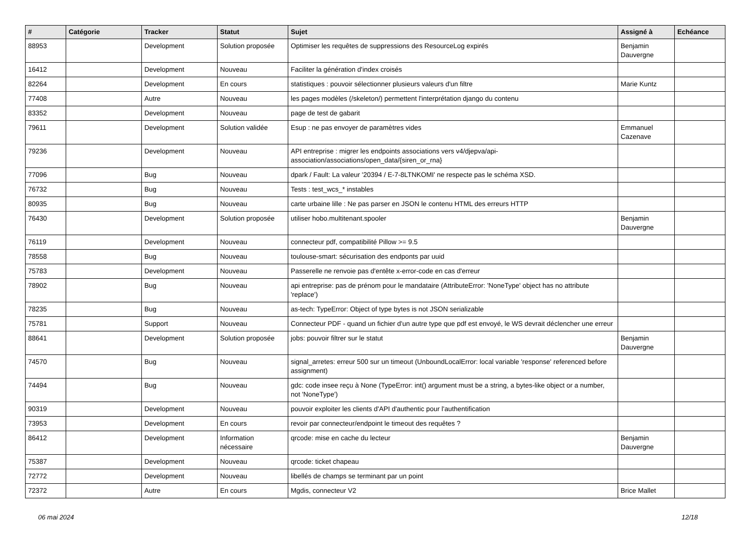| # | Catégorie | Tracker | Statut | Sujet | Assigné à | Echéance |
| --- | --- | --- | --- | --- | --- | --- |
| 88953 | | Development | Solution proposée | Optimiser les requêtes de suppressions des ResourceLog expirés | Benjamin Dauvergne | |
| 16412 | | Development | Nouveau | Faciliter la génération d'index croisés | | |
| 82264 | | Development | En cours | statistiques : pouvoir sélectionner plusieurs valeurs d'un filtre | Marie Kuntz | |
| 77408 | | Autre | Nouveau | les pages modèles (/skeleton/) permettent l'interprétation django du contenu | | |
| 83352 | | Development | Nouveau | page de test de gabarit | | |
| 79611 | | Development | Solution validée | Esup : ne pas envoyer de paramètres vides | Emmanuel Cazenave | |
| 79236 | | Development | Nouveau | API entreprise : migrer les endpoints associations vers v4/djepva/api-association/associations/open_data/{siren_or_rna} | | |
| 77096 | | Bug | Nouveau | dpark / Fault: La valeur '20394 / E-7-8LTNKOMI' ne respecte pas le schéma XSD. | | |
| 76732 | | Bug | Nouveau | Tests : test_wcs_* instables | | |
| 80935 | | Bug | Nouveau | carte urbaine lille : Ne pas parser en JSON le contenu HTML des erreurs HTTP | | |
| 76430 | | Development | Solution proposée | utiliser hobo.multitenant.spooler | Benjamin Dauvergne | |
| 76119 | | Development | Nouveau | connecteur pdf, compatibilité Pillow >= 9.5 | | |
| 78558 | | Bug | Nouveau | toulouse-smart: sécurisation des endponts par uuid | | |
| 75783 | | Development | Nouveau | Passerelle ne renvoie pas d'entête x-error-code en cas d'erreur | | |
| 78902 | | Bug | Nouveau | api entreprise: pas de prénom pour le mandataire (AttributeError: 'NoneType' object has no attribute 'replace') | | |
| 78235 | | Bug | Nouveau | as-tech: TypeError: Object of type bytes is not JSON serializable | | |
| 75781 | | Support | Nouveau | Connecteur PDF - quand un fichier d'un autre type que pdf est envoyé, le WS devrait déclencher une erreur | | |
| 88641 | | Development | Solution proposée | jobs: pouvoir filtrer sur le statut | Benjamin Dauvergne | |
| 74570 | | Bug | Nouveau | signal_arretes: erreur 500 sur un timeout (UnboundLocalError: local variable 'response' referenced before assignment) | | |
| 74494 | | Bug | Nouveau | gdc: code insee reçu à None (TypeError: int() argument must be a string, a bytes-like object or a number, not 'NoneType') | | |
| 90319 | | Development | Nouveau | pouvoir exploiter les clients d'API d'authentic pour l'authentification | | |
| 73953 | | Development | En cours | revoir par connecteur/endpoint le timeout des requêtes ? | | |
| 86412 | | Development | Information nécessaire | qrcode: mise en cache du lecteur | Benjamin Dauvergne | |
| 75387 | | Development | Nouveau | qrcode: ticket chapeau | | |
| 72772 | | Development | Nouveau | libellés de champs se terminant par un point | | |
| 72372 | | Autre | En cours | Mgdis, connecteur V2 | Brice Mallet | |
06 mai 2024 12/18